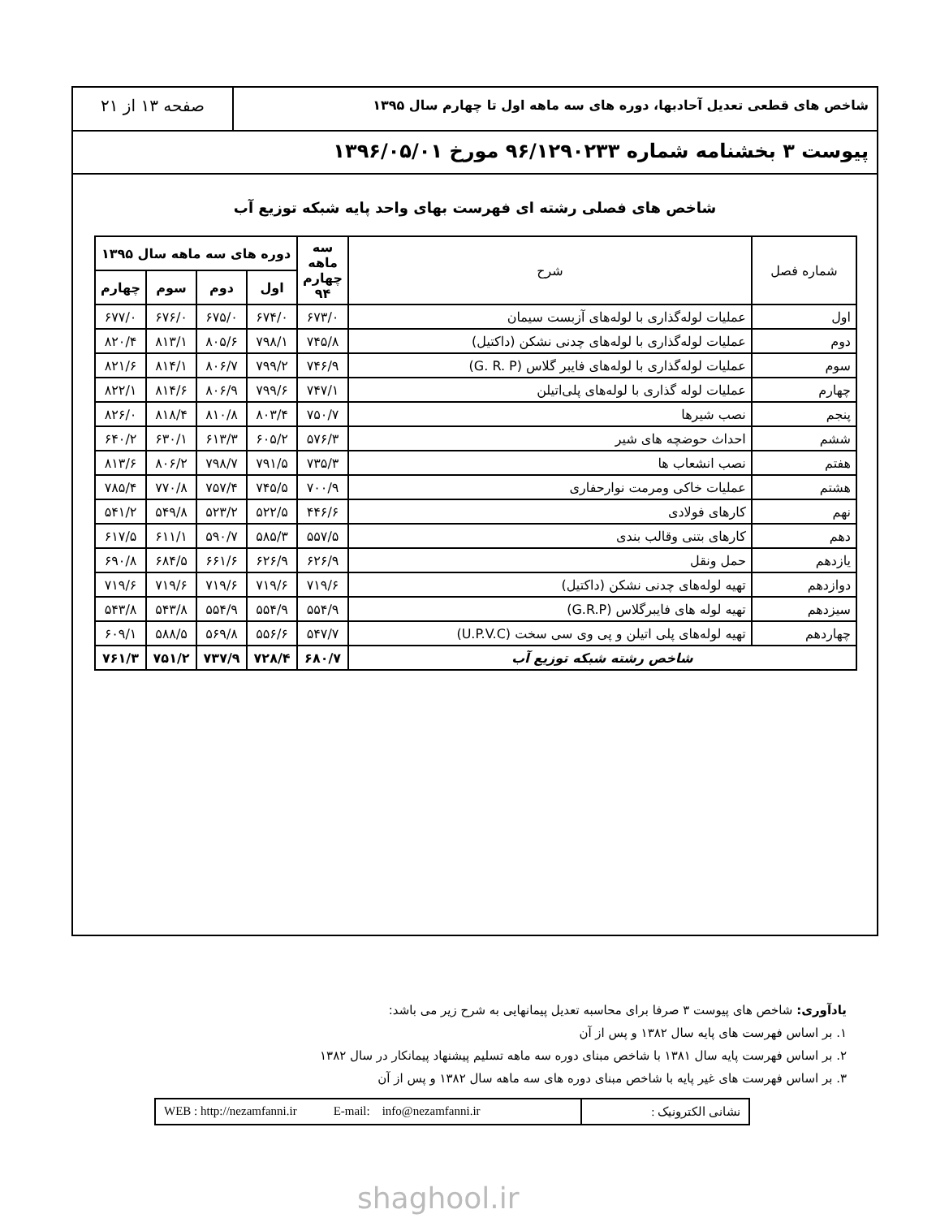شاخص های قطعی تعدیل آحادبها، دوره های سه ماهه اول تا چهارم سال ۱۳۹۵
صفحه ۱۳ از ۲۱
پیوست ۳ بخشنامه شماره ۹۶/۱۲۹۰۲۳۳ مورخ ۱۳۹۶/۰۵/۰۱
شاخص های فصلی رشته ای فهرست بهای واحد پایه شبکه توزیع آب
| شماره فصل | شرح | سه ماهه چهارم ۹۴ | دوره های سه ماهه سال ۱۳۹۵ | | | |
| --- | --- | --- | --- | --- | --- | --- |
| | | | اول | دوم | سوم | چهارم |
| اول | عملیات لوله‌گذاری با لوله‌های آزبست سیمان | ۶۷۳/۰ | ۶۷۴/۰ | ۶۷۵/۰ | ۶۷۶/۰ | ۶۷۷/۰ |
| دوم | عملیات لوله‌گذاری با لوله‌های چدنی نشکن (داکتیل) | ۷۴۵/۸ | ۷۹۸/۱ | ۸۰۵/۶ | ۸۱۳/۱ | ۸۲۰/۴ |
| سوم | عملیات لوله‌گذاری با لوله‌های فایبر گلاس (G. R. P) | ۷۴۶/۹ | ۷۹۹/۲ | ۸۰۶/۷ | ۸۱۴/۱ | ۸۲۱/۶ |
| چهارم | عملیات لوله گذاری با لوله‌های پلی‌اتیلن | ۷۴۷/۱ | ۷۹۹/۶ | ۸۰۶/۹ | ۸۱۴/۶ | ۸۲۲/۱ |
| پنجم | نصب شیرها | ۷۵۰/۷ | ۸۰۳/۴ | ۸۱۰/۸ | ۸۱۸/۴ | ۸۲۶/۰ |
| ششم | احداث حوضچه های شیر | ۵۷۶/۳ | ۶۰۵/۲ | ۶۱۳/۳ | ۶۳۰/۱ | ۶۴۰/۲ |
| هفتم | نصب انشعاب ها | ۷۳۵/۳ | ۷۹۱/۵ | ۷۹۸/۷ | ۸۰۶/۲ | ۸۱۳/۶ |
| هشتم | عملیات خاکی ومرمت نوارحفاری | ۷۰۰/۹ | ۷۴۵/۵ | ۷۵۷/۴ | ۷۷۰/۸ | ۷۸۵/۴ |
| نهم | کارهای فولادی | ۴۴۶/۶ | ۵۲۲/۵ | ۵۲۳/۲ | ۵۴۹/۸ | ۵۴۱/۲ |
| دهم | کارهای بتنی وقالب بندی | ۵۵۷/۵ | ۵۸۵/۳ | ۵۹۰/۷ | ۶۱۱/۱ | ۶۱۷/۵ |
| یازدهم | حمل ونقل | ۶۲۶/۹ | ۶۲۶/۹ | ۶۶۱/۶ | ۶۸۴/۵ | ۶۹۰/۸ |
| دوازدهم | تهیه لوله‌های چدنی نشکن (داکتیل) | ۷۱۹/۶ | ۷۱۹/۶ | ۷۱۹/۶ | ۷۱۹/۶ | ۷۱۹/۶ |
| سیزدهم | تهیه لوله های فایبرگلاس (G.R.P) | ۵۵۴/۹ | ۵۵۴/۹ | ۵۵۴/۹ | ۵۴۳/۸ | ۵۴۳/۸ |
| چهاردهم | تهیه لوله‌های پلی اتیلن و پی وی سی سخت (U.P.V.C) | ۵۴۷/۷ | ۵۵۶/۶ | ۵۶۹/۸ | ۵۸۸/۵ | ۶۰۹/۱ |
| شاخص رشته شبکه توزیع آب | | ۶۸۰/۷ | ۷۲۸/۴ | ۷۳۷/۹ | ۷۵۱/۲ | ۷۶۱/۳ |
یادآوری: شاخص های پیوست ۳ صرفا برای محاسبه تعدیل پیمانهایی به شرح زیر می باشد:
۱. بر اساس فهرست های پایه سال ۱۳۸۲ و پس از آن
۲. بر اساس فهرست پایه سال ۱۳۸۱ با شاخص مبنای دوره سه ماهه تسلیم پیشنهاد پیمانکار در سال ۱۳۸۲
۳. بر اساس فهرست های غیر پایه با شاخص مبنای دوره های سه ماهه سال ۱۳۸۲ و پس از آن
نشانی الکترونیک : WEB : http://nezamfanni.ir E-mail: info@nezamfanni.ir
shaghool.ir